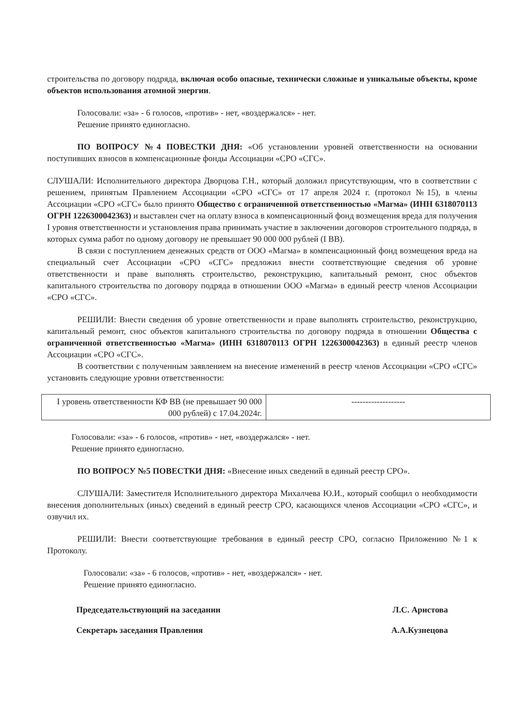строительства по договору подряда, включая особо опасные, технически сложные и уникальные объекты, кроме объектов использования атомной энергии.
Голосовали: «за» - 6 голосов, «против» - нет, «воздержался» - нет.
Решение принято единогласно.
ПО ВОПРОСУ №4 ПОВЕСТКИ ДНЯ: «Об установлении уровней ответственности на основании поступивших взносов в компенсационные фонды Ассоциации «СРО «СГС».
СЛУШАЛИ: Исполнительного директора Дворцова Г.Н., который доложил присутствующим, что в соответствии с решением, принятым Правлением Ассоциации «СРО «СГС» от 17 апреля 2024 г. (протокол №15), в члены Ассоциации «СРО «СГС» было принято Общество с ограниченной ответственностью «Магма» (ИНН 6318070113 ОГРН 1226300042363) и выставлен счет на оплату взноса в компенсационный фонд возмещения вреда для получения I уровня ответственности и установления права принимать участие в заключении договоров строительного подряда, в которых сумма работ по одному договору не превышает 90 000 000 рублей (I ВВ).
В связи с поступлением денежных средств от ООО «Магма» в компенсационный фонд возмещения вреда на специальный счет Ассоциации «СРО «СГС» предложил внести соответствующие сведения об уровне ответственности и праве выполнять строительство, реконструкцию, капитальный ремонт, снос объектов капитального строительства по договору подряда в отношении ООО «Магма» в единый реестр членов Ассоциации «СРО «СГС».
РЕШИЛИ: Внести сведения об уровне ответственности и праве выполнять строительство, реконструкцию, капитальный ремонт, снос объектов капитального строительства по договору подряда в отношении Общества с ограниченной ответственностью «Магма» (ИНН 6318070113 ОГРН 1226300042363) в единый реестр членов Ассоциации «СРО «СГС».
В соответствии с полученным заявлением на внесение изменений в реестр членов Ассоциации «СРО «СГС» установить следующие уровни ответственности:
| I уровень ответственности КФ ВВ (не превышает 90 000 000 рублей) с 17.04.2024г. | ------------------- |
Голосовали: «за» - 6 голосов, «против» - нет, «воздержался» - нет.
Решение принято единогласно.
ПО ВОПРОСУ №5 ПОВЕСТКИ ДНЯ: «Внесение иных сведений в единый реестр СРО».
СЛУШАЛИ: Заместителя Исполнительного директора Михалчева Ю.И., который сообщил о необходимости внесения дополнительных (иных) сведений в единый реестр СРО, касающихся членов Ассоциации «СРО «СГС», и озвучил их.
РЕШИЛИ: Внести соответствующие требования в единый реестр СРО, согласно Приложению №1 к Протоколу.
Голосовали: «за» - 6 голосов, «против» - нет, «воздержался» - нет.
Решение принято единогласно.
Председательствующий на заседании Л.С. Аристова
Секретарь заседания Правления А.А.Кузнецова